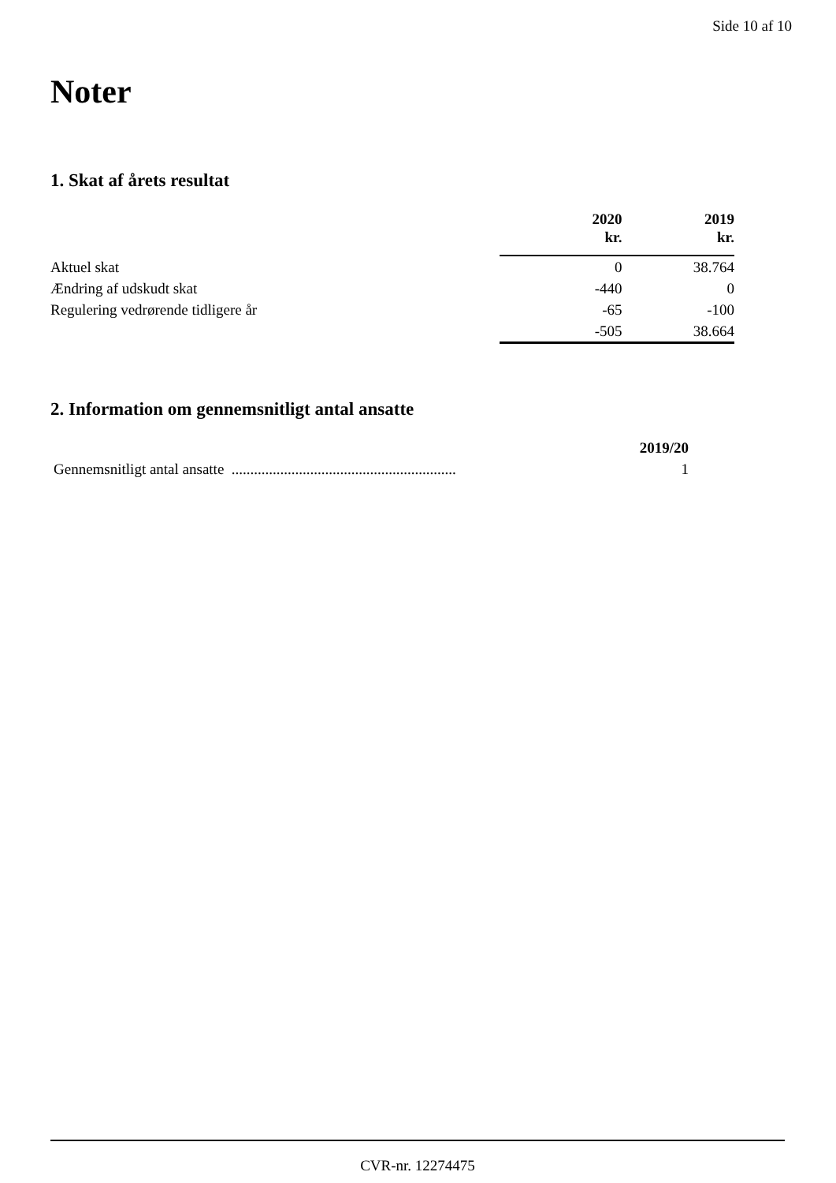Side 10 af 10
Noter
1. Skat af årets resultat
| | 2020 kr. | 2019 kr. |
| --- | --- | --- |
| Aktuel skat | 0 | 38.764 |
| Ændring af udskudt skat | -440 | 0 |
| Regulering vedrørende tidligere år | -65 | -100 |
| | -505 | 38.664 |
2. Information om gennemsnitligt antal ansatte
| | 2019/20 |
| --- | --- |
| Gennemsnitligt antal ansatte ............................................................ | 1 |
CVR-nr. 12274475